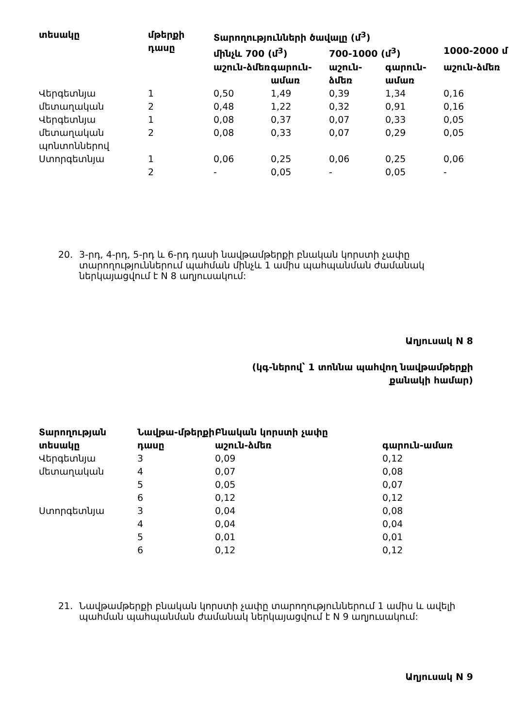| տեսակը | մթերքի դասը | Տարողությունների ծավալը (մ<sup>3</sup>) | | | | |
| --- | --- | --- | --- | --- | --- | --- |
| | | մինչև 700 (մ<sup>3</sup>) | | 700-1000 (մ<sup>3</sup>) | | 1000-2000 մ |
| | | աշուն-ձմեռ | գարուն-ամառ | աշուն-ձմեռ | գարուն-ամառ | աշուն-ձմեռ |
| Վերգետնյա | 1 | 0,50 | 1,49 | 0,39 | 1,34 | 0,16 |
| մետաղական | 2 | 0,48 | 1,22 | 0,32 | 0,91 | 0,16 |
| Վերգետնյա | 1 | 0,08 | 0,37 | 0,07 | 0,33 | 0,05 |
| մետաղական պոնտոններով | 2 | 0,08 | 0,33 | 0,07 | 0,29 | 0,05 |
| Ստորգետնյա | 1 | 0,06 | 0,25 | 0,06 | 0,25 | 0,06 |
| | 2 | - | 0,05 | - | 0,05 | - |
20. 3-րդ, 4-րդ, 5-րդ և 6-րդ դասի նավթամթերքի բնական կորստի չափը տարողություններում պահման մինչև 1 ամիս պահպանման ժամանակ ներկայացվում է N 8 աղյուսակում:
Աղյուսակ N 8
(կգ-ներով՝ 1 տոննա պահվող նավթամթերքի
քանակի համար)
| Տարողության տեսակը | Նավթա-մթերքի դասը | Բնական կորստի չափը | |
| --- | --- | --- | --- |
| | | աշուն-ձմեռ | գարուն-ամառ |
| Վերգետնյա | 3 | 0,09 | 0,12 |
| մետաղական | 4 | 0,07 | 0,08 |
| | 5 | 0,05 | 0,07 |
| | 6 | 0,12 | 0,12 |
| Ստորգետնյա | 3 | 0,04 | 0,08 |
| | 4 | 0,04 | 0,04 |
| | 5 | 0,01 | 0,01 |
| | 6 | 0,12 | 0,12 |
21. Նավթամթերքի բնական կորստի չափը տարողություններում 1 ամիս և ավելի պահման պահպանման ժամանակ ներկայացվում է N 9 աղյուսակում:
Աղյուսակ N 9